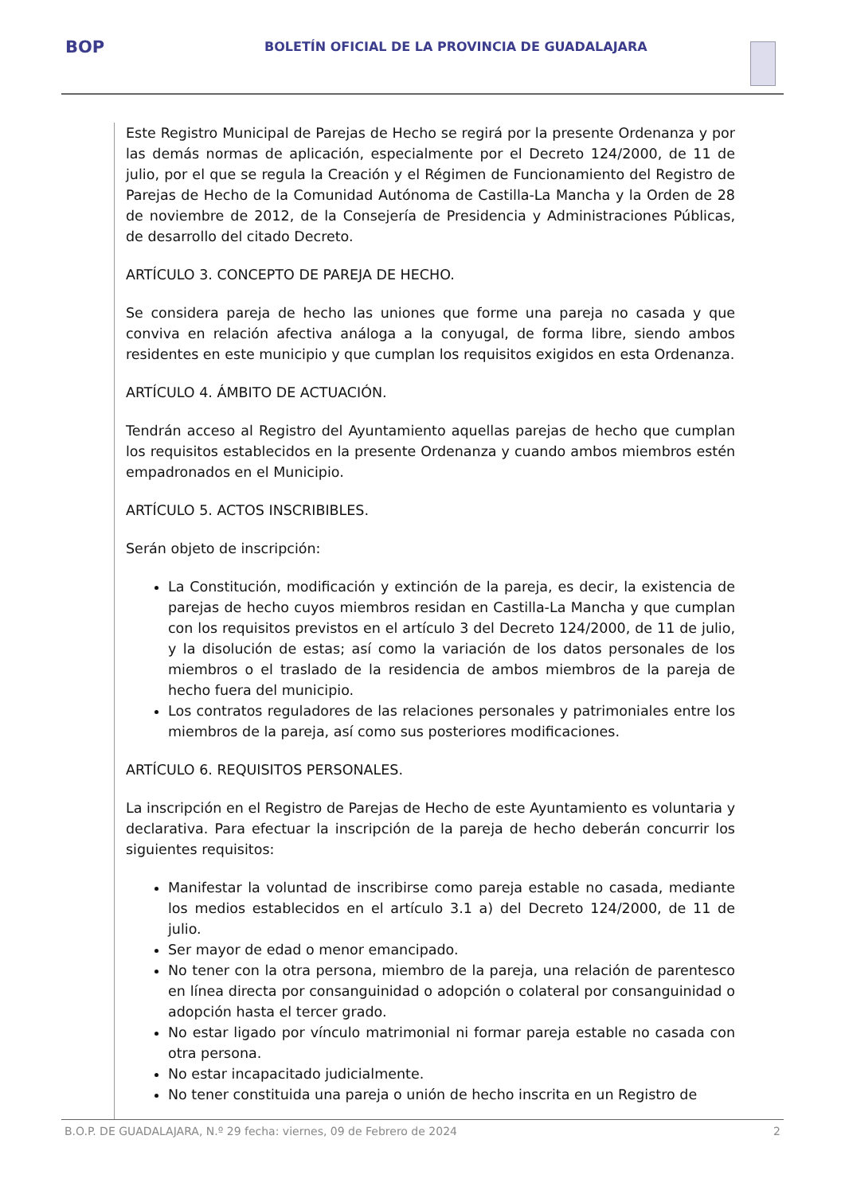BOP
BOLETÍN OFICIAL DE LA PROVINCIA DE GUADALAJARA
Este Registro Municipal de Parejas de Hecho se regirá por la presente Ordenanza y por las demás normas de aplicación, especialmente por el Decreto 124/2000, de 11 de julio, por el que se regula la Creación y el Régimen de Funcionamiento del Registro de Parejas de Hecho de la Comunidad Autónoma de Castilla-La Mancha y la Orden de 28 de noviembre de 2012, de la Consejería de Presidencia y Administraciones Públicas, de desarrollo del citado Decreto.
ARTÍCULO 3. CONCEPTO DE PAREJA DE HECHO.
Se considera pareja de hecho las uniones que forme una pareja no casada y que conviva en relación afectiva análoga a la conyugal, de forma libre, siendo ambos residentes en este municipio y que cumplan los requisitos exigidos en esta Ordenanza.
ARTÍCULO 4. ÁMBITO DE ACTUACIÓN.
Tendrán acceso al Registro del Ayuntamiento aquellas parejas de hecho que cumplan los requisitos establecidos en la presente Ordenanza y cuando ambos miembros estén empadronados en el Municipio.
ARTÍCULO 5. ACTOS INSCRIBIBLES.
Serán objeto de inscripción:
La Constitución, modificación y extinción de la pareja, es decir, la existencia de parejas de hecho cuyos miembros residan en Castilla-La Mancha y que cumplan con los requisitos previstos en el artículo 3 del Decreto 124/2000, de 11 de julio, y la disolución de estas; así como la variación de los datos personales de los miembros o el traslado de la residencia de ambos miembros de la pareja de hecho fuera del municipio.
Los contratos reguladores de las relaciones personales y patrimoniales entre los miembros de la pareja, así como sus posteriores modificaciones.
ARTÍCULO 6. REQUISITOS PERSONALES.
La inscripción en el Registro de Parejas de Hecho de este Ayuntamiento es voluntaria y declarativa. Para efectuar la inscripción de la pareja de hecho deberán concurrir los siguientes requisitos:
Manifestar la voluntad de inscribirse como pareja estable no casada, mediante los medios establecidos en el artículo 3.1 a) del Decreto 124/2000, de 11 de julio.
Ser mayor de edad o menor emancipado.
No tener con la otra persona, miembro de la pareja, una relación de parentesco en línea directa por consanguinidad o adopción o colateral por consanguinidad o adopción hasta el tercer grado.
No estar ligado por vínculo matrimonial ni formar pareja estable no casada con otra persona.
No estar incapacitado judicialmente.
No tener constituida una pareja o unión de hecho inscrita en un Registro de
B.O.P. DE GUADALAJARA, N.º 29 fecha: viernes, 09 de Febrero de 2024 2